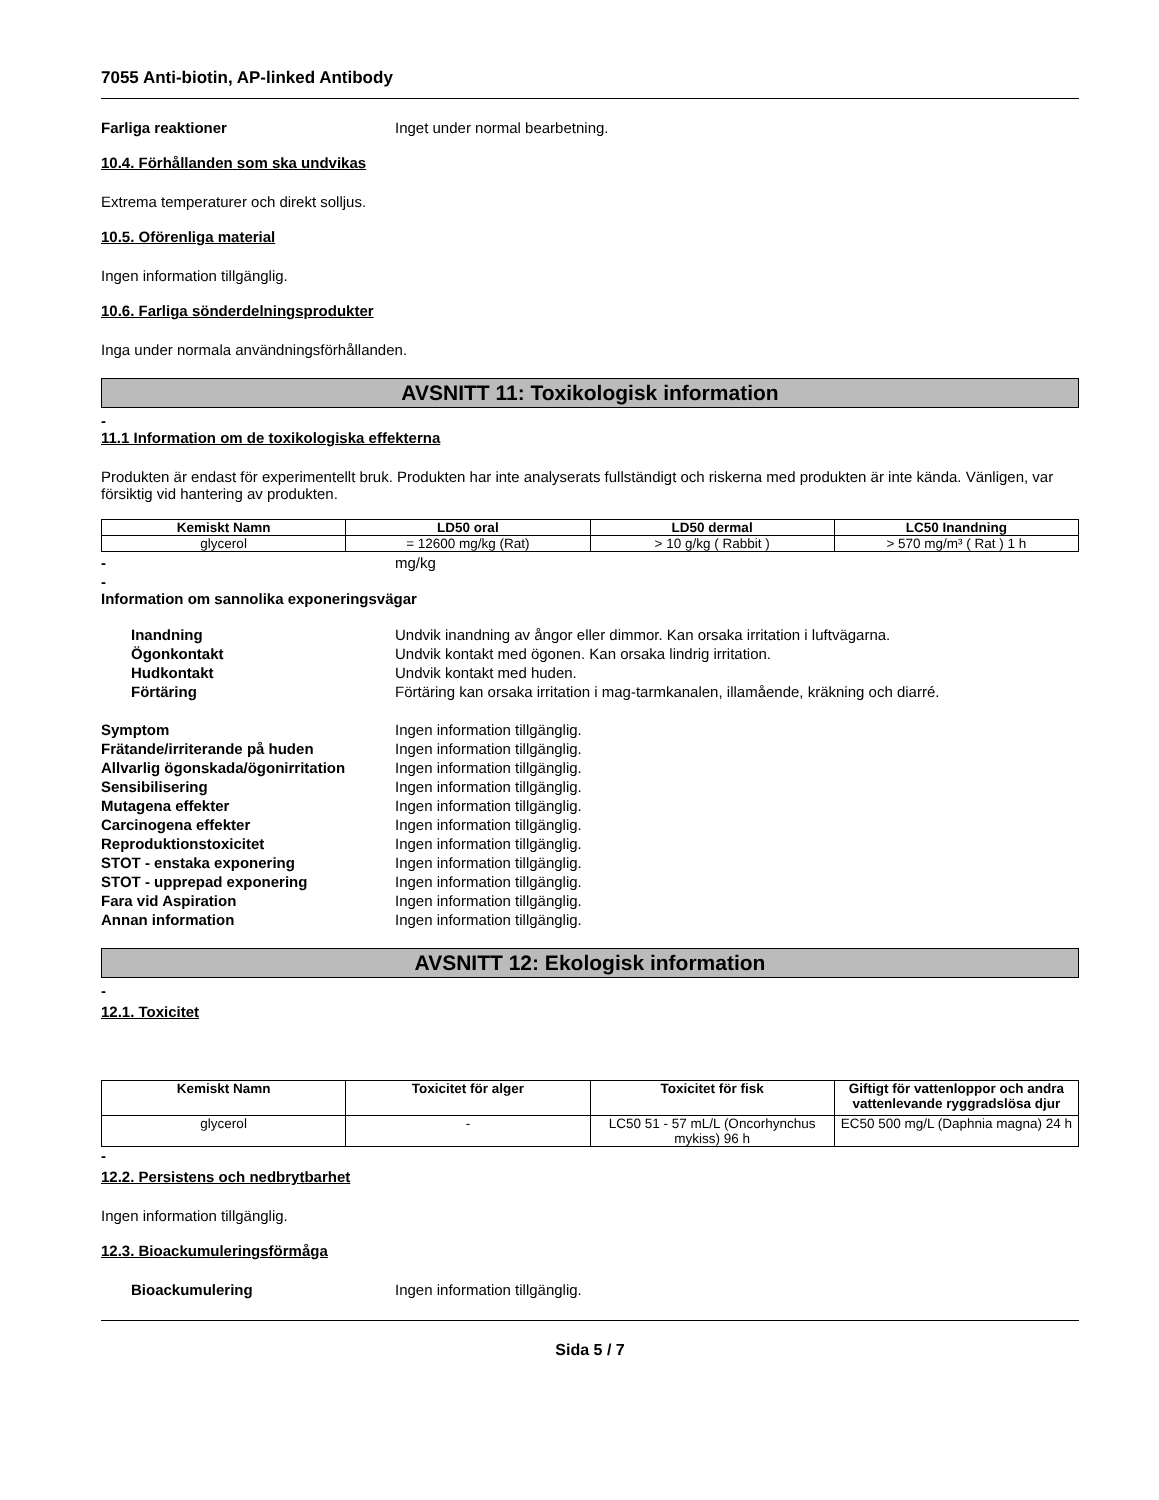7055 Anti-biotin, AP-linked Antibody
Farliga reaktioner Inget under normal bearbetning.
10.4. Förhållanden som ska undvikas
Extrema temperaturer och direkt solljus.
10.5. Oförenliga material
Ingen information tillgänglig.
10.6. Farliga sönderdelningsprodukter
Inga under normala användningsförhållanden.
AVSNITT 11: Toxikologisk information
-
11.1 Information om de toxikologiska effekterna
Produkten är endast för experimentellt bruk. Produkten har inte analyserats fullständigt och riskerna med produkten är inte kända. Vänligen, var försiktig vid hantering av produkten.
| Kemiskt Namn | LD50 oral | LD50 dermal | LC50 Inandning |
| --- | --- | --- | --- |
| glycerol | = 12600 mg/kg (Rat) | > 10 g/kg ( Rabbit ) | > 570 mg/m³ ( Rat ) 1 h |
- mg/kg
-
Information om sannolika exponeringsvägar
Inandning Undvik inandning av ångor eller dimmor. Kan orsaka irritation i luftvägarna.
Ögonkontakt Undvik kontakt med ögonen. Kan orsaka lindrig irritation.
Hudkontakt Undvik kontakt med huden.
Förtäring Förtäring kan orsaka irritation i mag-tarmkanalen, illamående, kräkning och diarré.
Symptom Ingen information tillgänglig.
Frätande/irriterande på huden Ingen information tillgänglig.
Allvarlig ögonskada/ögonirritation
Ingen information tillgänglig.
Sensibilisering Ingen information tillgänglig.
Mutagena effekter Ingen information tillgänglig.
Carcinogena effekter Ingen information tillgänglig.
Reproduktionstoxicitet Ingen information tillgänglig.
STOT - enstaka exponering Ingen information tillgänglig.
STOT - upprepad exponering Ingen information tillgänglig.
Fara vid Aspiration Ingen information tillgänglig.
Annan information Ingen information tillgänglig.
AVSNITT 12: Ekologisk information
-
12.1. Toxicitet
| Kemiskt Namn | Toxicitet för alger | Toxicitet för fisk | Giftigt för vattenloppor och andra vattenlevande ryggradslösa djur |
| --- | --- | --- | --- |
| glycerol | - | LC50 51 - 57 mL/L (Oncorhynchus mykiss) 96 h | EC50 500 mg/L (Daphnia magna) 24 h |
-
12.2. Persistens och nedbrytbarhet
Ingen information tillgänglig.
12.3. Bioackumuleringsförmåga
Bioackumulering Ingen information tillgänglig.
Sida 5 / 7